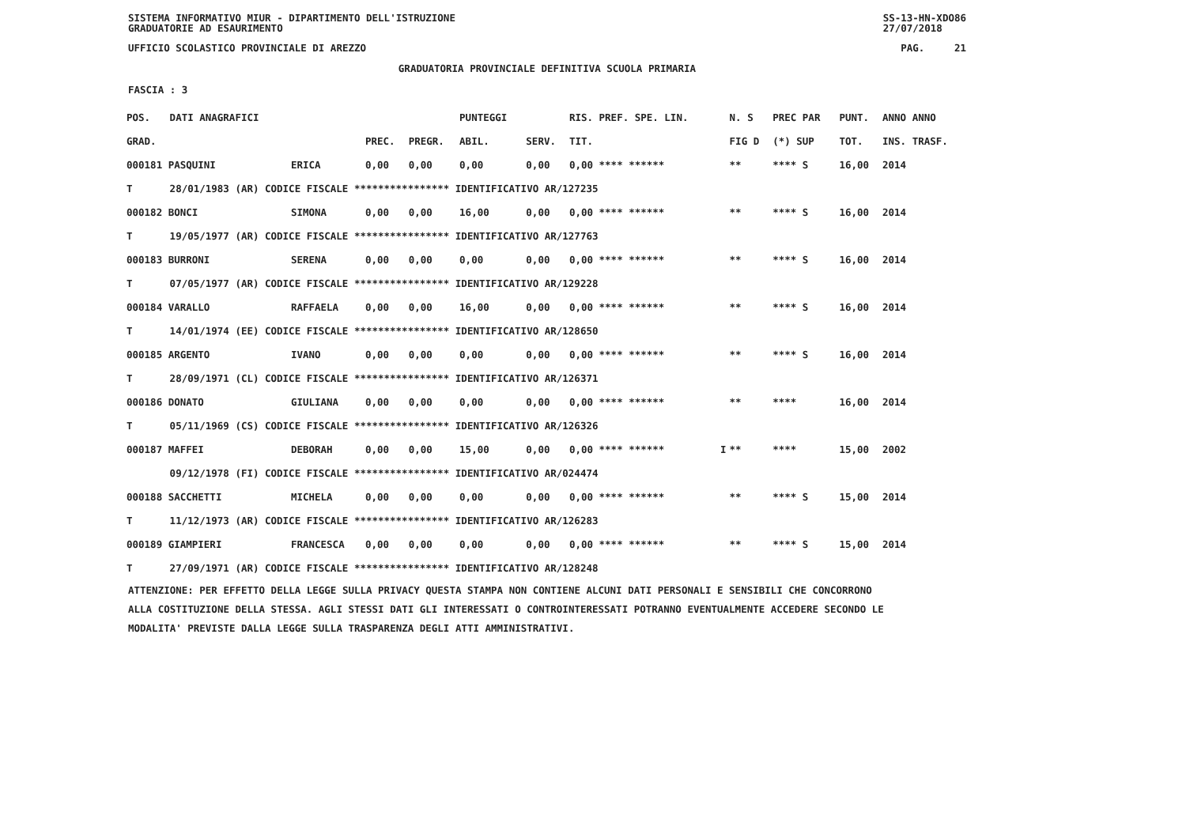SISTEMA INFORMATIVO MIUR - DIPARTIMENTO DELL'ISTRUZIONE
GRADUATORIE AD ESAURIMENTO SS-13-HN-XDO86
27/07/2018
UFFICIO SCOLASTICO PROVINCIALE DI AREZZO PAG. 21
GRADUATORIA PROVINCIALE DEFINITIVA SCUOLA PRIMARIA
FASCIA : 3
| POS. | DATI ANAGRAFICI | | | | PUNTEGGI | | RIS. PREF. SPE. LIN. | | N. S | PREC PAR | PUNT. | ANNO ANNO |
| --- | --- | --- | --- | --- | --- | --- | --- | --- | --- | --- | --- | --- |
| GRAD. | | | PREC. | PREGR. | ABIL. | SERV. | TIT. | | FIG D | (*) SUP | TOT. | INS. TRASF. |
| 000181 PASQUINI | | ERICA | 0,00 | 0,00 | 0,00 | 0,00 | 0,00 **** ****** | | ** | **** S | 16,00 | 2014 |
| T | 28/01/1983 (AR) CODICE FISCALE **************** IDENTIFICATIVO AR/127235 | | | | | | | | | | | |
| 000182 BONCI | | SIMONA | 0,00 | 0,00 | 16,00 | 0,00 | 0,00 **** ****** | | ** | **** S | 16,00 | 2014 |
| T | 19/05/1977 (AR) CODICE FISCALE **************** IDENTIFICATIVO AR/127763 | | | | | | | | | | | |
| 000183 BURRONI | | SERENA | 0,00 | 0,00 | 0,00 | 0,00 | 0,00 **** ****** | | ** | **** S | 16,00 | 2014 |
| T | 07/05/1977 (AR) CODICE FISCALE **************** IDENTIFICATIVO AR/129228 | | | | | | | | | | | |
| 000184 VARALLO | | RAFFAELA | 0,00 | 0,00 | 16,00 | 0,00 | 0,00 **** ****** | | ** | **** S | 16,00 | 2014 |
| T | 14/01/1974 (EE) CODICE FISCALE **************** IDENTIFICATIVO AR/128650 | | | | | | | | | | | |
| 000185 ARGENTO | | IVANO | 0,00 | 0,00 | 0,00 | 0,00 | 0,00 **** ****** | | ** | **** S | 16,00 | 2014 |
| T | 28/09/1971 (CL) CODICE FISCALE **************** IDENTIFICATIVO AR/126371 | | | | | | | | | | | |
| 000186 DONATO | | GIULIANA | 0,00 | 0,00 | 0,00 | 0,00 | 0,00 **** ****** | | ** | **** | 16,00 | 2014 |
| T | 05/11/1969 (CS) CODICE FISCALE **************** IDENTIFICATIVO AR/126326 | | | | | | | | | | | |
| 000187 MAFFEI | | DEBORAH | 0,00 | 0,00 | 15,00 | 0,00 | 0,00 **** ****** | I | ** | **** | 15,00 | 2002 |
| | 09/12/1978 (FI) CODICE FISCALE **************** IDENTIFICATIVO AR/024474 | | | | | | | | | | | |
| 000188 SACCHETTI | | MICHELA | 0,00 | 0,00 | 0,00 | 0,00 | 0,00 **** ****** | | ** | **** S | 15,00 | 2014 |
| T | 11/12/1973 (AR) CODICE FISCALE **************** IDENTIFICATIVO AR/126283 | | | | | | | | | | | |
| 000189 GIAMPIERI | | FRANCESCA | 0,00 | 0,00 | 0,00 | 0,00 | 0,00 **** ****** | | ** | **** S | 15,00 | 2014 |
| T | 27/09/1971 (AR) CODICE FISCALE **************** IDENTIFICATIVO AR/128248 | | | | | | | | | | | |
ATTENZIONE: PER EFFETTO DELLA LEGGE SULLA PRIVACY QUESTA STAMPA NON CONTIENE ALCUNI DATI PERSONALI E SENSIBILI CHE CONCORRONO
ALLA COSTITUZIONE DELLA STESSA. AGLI STESSI DATI GLI INTERESSATI O CONTROINTERESSATI POTRANNO EVENTUALMENTE ACCEDERE SECONDO LE
MODALITA' PREVISTE DALLA LEGGE SULLA TRASPARENZA DEGLI ATTI AMMINISTRATIVI.